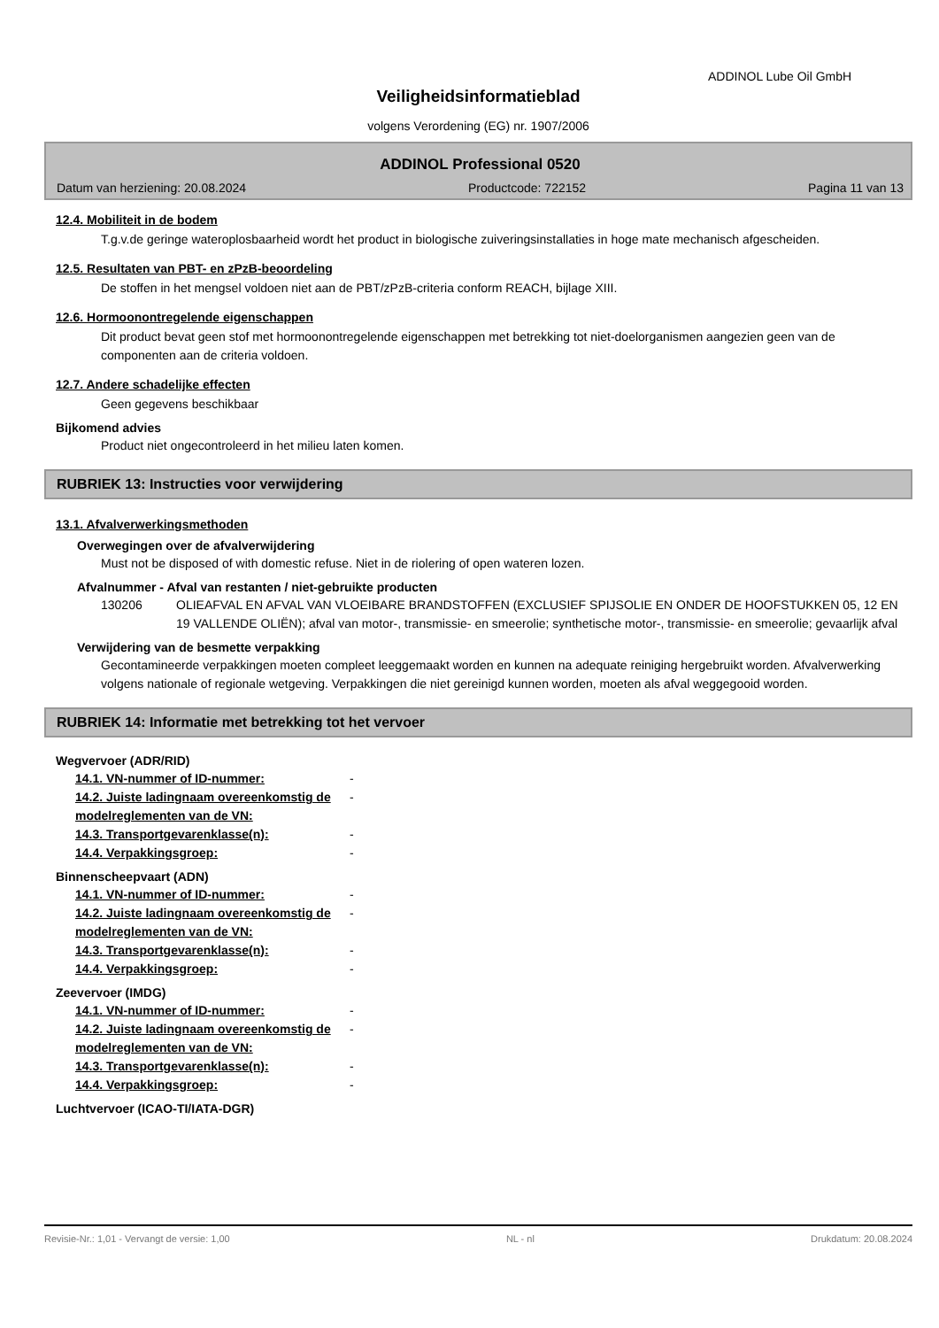ADDINOL Lube Oil GmbH
Veiligheidsinformatieblad
volgens Verordening (EG) nr. 1907/2006
ADDINOL Professional 0520
Datum van herziening: 20.08.2024 Productcode: 722152 Pagina 11 van 13
12.4. Mobiliteit in de bodem
T.g.v.de geringe wateroplosbaarheid wordt het product in biologische zuiveringsinstallaties in hoge mate mechanisch afgescheiden.
12.5. Resultaten van PBT- en zPzB-beoordeling
De stoffen in het mengsel voldoen niet aan de PBT/zPzB-criteria conform REACH, bijlage XIII.
12.6. Hormoonontregelende eigenschappen
Dit product bevat geen stof met hormoonontregelende eigenschappen met betrekking tot niet-doelorganismen aangezien geen van de componenten aan de criteria voldoen.
12.7. Andere schadelijke effecten
Geen gegevens beschikbaar
Bijkomend advies
Product niet ongecontroleerd in het milieu laten komen.
RUBRIEK 13: Instructies voor verwijdering
13.1. Afvalverwerkingsmethoden
Overwegingen over de afvalverwijdering
Must not be disposed of with domestic refuse. Niet in de riolering of open wateren lozen.
Afvalnummer - Afval van restanten / niet-gebruikte producten
130206 OLIEAFVAL EN AFVAL VAN VLOEIBARE BRANDSTOFFEN (EXCLUSIEF SPIJSOLIE EN ONDER DE HOOFSTUKKEN 05, 12 EN 19 VALLENDE OLIËN); afval van motor-, transmissie- en smeerolie; synthetische motor-, transmissie- en smeerolie; gevaarlijk afval
Verwijdering van de besmette verpakking
Gecontamineerde verpakkingen moeten compleet leeggemaakt worden en kunnen na adequate reiniging hergebruikt worden. Afvalverwerking volgens nationale of regionale wetgeving. Verpakkingen die niet gereinigd kunnen worden, moeten als afval weggegooid worden.
RUBRIEK 14: Informatie met betrekking tot het vervoer
Wegvervoer (ADR/RID)
| 14.1. VN-nummer of ID-nummer: | - |
| 14.2. Juiste ladingnaam overeenkomstig de modelreglementen van de VN: | - |
| 14.3. Transportgevarenklasse(n): | - |
| 14.4. Verpakkingsgroep: | - |
Binnenscheepvaart (ADN)
| 14.1. VN-nummer of ID-nummer: | - |
| 14.2. Juiste ladingnaam overeenkomstig de modelreglementen van de VN: | - |
| 14.3. Transportgevarenklasse(n): | - |
| 14.4. Verpakkingsgroep: | - |
Zeevervoer (IMDG)
| 14.1. VN-nummer of ID-nummer: | - |
| 14.2. Juiste ladingnaam overeenkomstig de modelreglementen van de VN: | - |
| 14.3. Transportgevarenklasse(n): | - |
| 14.4. Verpakkingsgroep: | - |
Luchtvervoer (ICAO-TI/IATA-DGR)
Revisie-Nr.: 1,01 - Vervangt de versie: 1,00 NL - nl Drukdatum: 20.08.2024